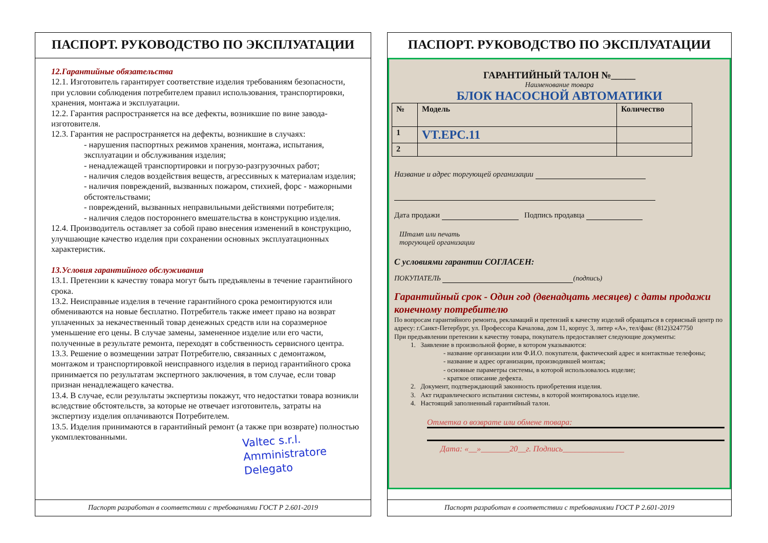ПАСПОРТ. РУКОВОДСТВО ПО ЭКСПЛУАТАЦИИ
12.Гарантийные обязательства
12.1. Изготовитель гарантирует соответствие изделия требованиям безопасности, при условии соблюдения потребителем правил использования, транспортировки, хранения, монтажа и эксплуатации.
12.2. Гарантия распространяется на все дефекты, возникшие по вине завода-изготовителя.
12.3. Гарантия не распространяется на дефекты, возникшие в случаях:
- нарушения паспортных режимов хранения, монтажа, испытания, эксплуатации и обслуживания изделия;
- ненадлежащей транспортировки и погрузо-разгрузочных работ;
- наличия следов воздействия веществ, агрессивных к материалам изделия;
- наличия повреждений, вызванных пожаром, стихией, форс - мажорными обстоятельствами;
- повреждений, вызванных неправильными действиями потребителя;
- наличия следов постороннего вмешательства в конструкцию изделия.
12.4. Производитель оставляет за собой право внесения изменений в конструкцию, улучшающие качество изделия при сохранении основных эксплуатационных характеристик.
13.Условия гарантийного обслуживания
13.1. Претензии к качеству товара могут быть предъявлены в течение гарантийного срока.
13.2. Неисправные изделия в течение гарантийного срока ремонтируются или обмениваются на новые бесплатно. Потребитель также имеет право на возврат уплаченных за некачественный товар денежных средств или на соразмерное уменьшение его цены. В случае замены, замененное изделие или его части, полученные в результате ремонта, переходят в собственность сервисного центра.
13.3. Решение о возмещении затрат Потребителю, связанных с демонтажом, монтажом и транспортировкой неисправного изделия в период гарантийного срока принимается по результатам экспертного заключения, в том случае, если товар признан ненадлежащего качества.
13.4. В случае, если результаты экспертизы покажут, что недостатки товара возникли вследствие обстоятельств, за которые не отвечает изготовитель, затраты на экспертизу изделия оплачиваются Потребителем.
13.5. Изделия принимаются в гарантийный ремонт (а также при возврате) полностью укомплектованными.
Valtec s.r.l.
Amministratore
Delegato
Паспорт разработан в соответствии с требованиями ГОСТ Р 2.601-2019
ПАСПОРТ. РУКОВОДСТВО ПО ЭКСПЛУАТАЦИИ
ГАРАНТИЙНЫЙ ТАЛОН №_____
Наименование товара
БЛОК НАСОСНОЙ АВТОМАТИКИ
| № | Модель | Количество |
| 1 | VT.EPC.11 | |
| 2 | | |
Название и адрес торгующей организации
Дата продажи Подпись продавца
Штамп или печать
торгующей организации
С условиями гарантии СОГЛАСЕН:
ПОКУПАТЕЛЬ (подпись)
Гарантийный срок - Один год (двенадцать месяцев) с даты продажи конечному потребителю
По вопросам гарантийного ремонта, рекламаций и претензий к качеству изделий обращаться в сервисный центр по адресу: г.Санкт-Петербург, ул. Профессора Качалова, дом 11, корпус 3, литер «А», тел/факс (812)3247750
При предъявлении претензии к качеству товара, покупатель предоставляет следующие документы:
1. Заявление в произвольной форме, в котором указываются:
- название организации или Ф.И.О. покупателя, фактический адрес и контактные телефоны;
- название и адрес организации, производившей монтаж;
- основные параметры системы, в которой использовалось изделие;
- краткое описание дефекта.
2. Документ, подтверждающий законность приобретения изделия.
3. Акт гидравлического испытания системы, в которой монтировалось изделие.
4. Настоящий заполненный гарантийный талон.
Отметка о возврате или обмене товара:
Дата: «__»_______20__г. Подпись_______________
Паспорт разработан в соответствии с требованиями ГОСТ Р 2.601-2019